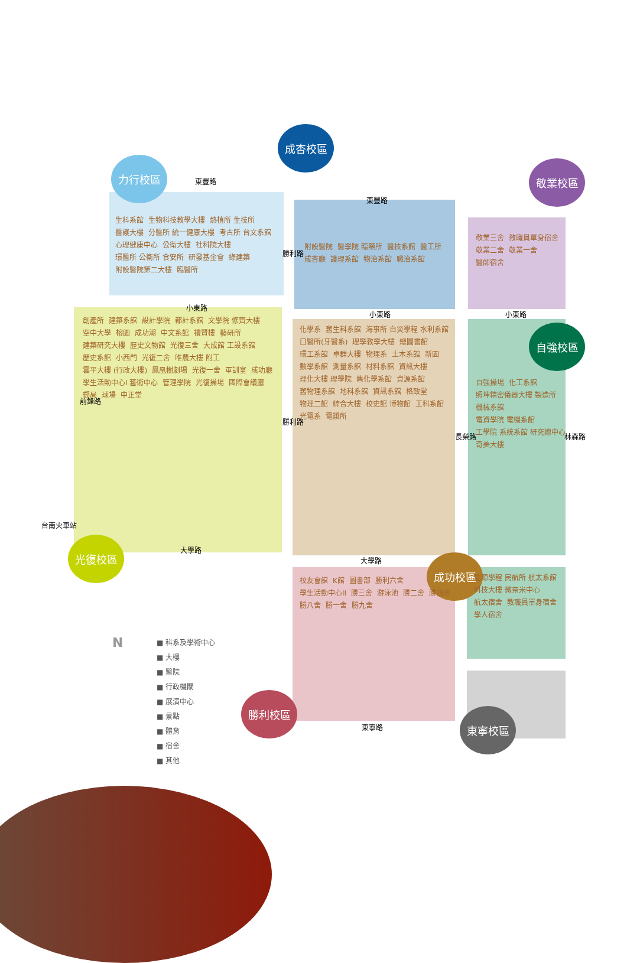力行校區
成杏校區
敬業校區
自強校區
光復校區
成功校區
勝利校區
東寧校區
生科系館 生物科技教學大樓 熱植所 生技所 醫護大樓 分醫所 統一健康大樓 考古所 台文系館 心理健康中心 公衛大樓 社科院大樓 環醫所 公衛所 食安所 研發基金會 綠建築 附設醫院第二大樓 臨醫所
附設醫院 醫學院 臨藥所 醫技系館 醫工所 成杏廳 護理系館 物治系館 職治系館
敬業三舍 教職員單身宿舍 敬業二舍 敬業一舍 醫師宿舍
創產所 建築系館 設計學院 都計系館 文學院 修齊大樓 空中大學 榕園 成功湖 中文系館 禮賢樓 藝研所 建築研究大樓 歷史文物館 光復三舍 大成館 工設系館 歷史系館 小西門 光復二舍 唯農大樓 附工 雲平大樓 (行政大樓) 鳳凰樹劇場 光復一舍 軍訓室 成功廳 學生活動中心I 藝術中心 管理學院 光復操場 國際會議廳 郵局 球場 中正堂
化學系 舊生科系館 海事所 自災學程 水利系館 口醫所(牙醫系) 理學教學大樓 總圖書館 環工系館 卓群大樓 物理系 土木系館 新園 數學系館 測量系館 材料系館 資訊大樓 理化大樓 理學院 舊化學系館 資源系館 舊物理系館 地科系館 資訊系館 格致堂 物理二館 綜合大樓 校史館 博物館 工科系館 光電系 電漿所
自強操場 化工系館 照坤精密儀器大樓 製造所 機械系館 電資學院 電機系館 工學院 系統系館 研究總中心 奇美大樓
校友會館 K館 圖書部 勝利六舍 學生活動中心II 勝三舍 游泳池 勝二舍 勝四舍 勝八舍 勝一舍 勝九舍
能源學程 民航所 航太系館 科技大樓 微奈米中心 航太宿舍 教職員單身宿舍 學人宿舍
東豐路
東豐路
小東路
小東路 小東路
大學路
大學路
東寧路
勝利路
勝利路
前鋒路
長榮路 林森路
台南火車站
N
■ 科系及學術中心
■ 大樓
■ 醫院
■ 行政機關
■ 展演中心
■ 景點
■ 體育
■ 宿舍
■ 其他